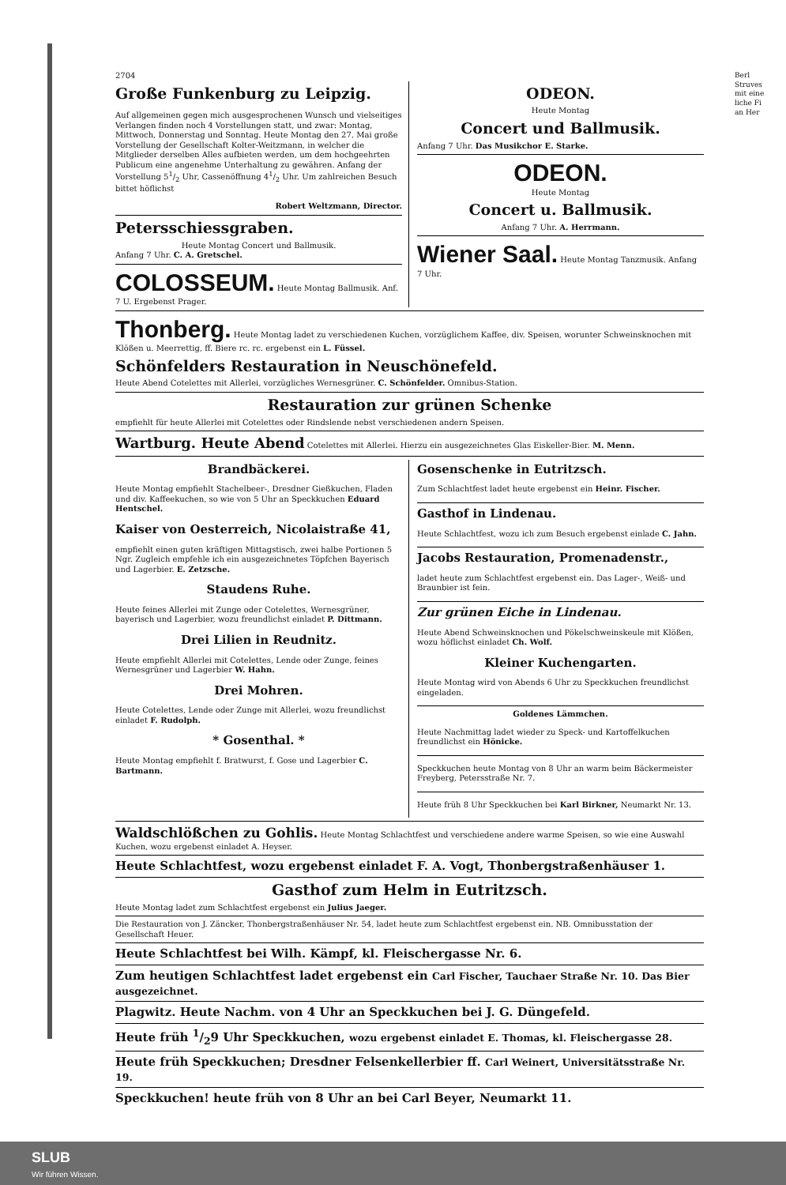2704
Große Funkenburg zu Leipzig.
Auf allgemeinen gegen mich ausgesprochenen Wunsch und vielseitiges Verlangen finden noch 4 Vorstellungen statt, und zwar: Montag, Mittwoch, Donnerstag und Sonntag. Heute Montag den 27. Mai große Vorstellung der Gesellschaft Kolter-Weitzmann, in welcher die Mitglieder derselben Alles aufbieten werden, um dem hochgeehrten Publicum eine angenehme Unterhaltung zu gewähren. Anfang der Vorstellung 51/2 Uhr, Cassenöffnung 41/2 Uhr. Um zahlreichen Besuch bittet höflichst
Robert Weltzmann, Director.
Petersschiessgraben.
Heute Montag Concert und Ballmusik.
Anfang 7 Uhr. C. A. Gretschel.
COLOSSEUM. Heute Montag Ballmusik. Anf. 7 U. Ergebenst Prager.
ODEON.
Heute Montag
Concert und Ballmusik.
Anfang 7 Uhr. Das Musikchor E. Starke.
ODEON.
Heute Montag
Concert u. Ballmusik.
Anfang 7 Uhr. A. Herrmann.
Wiener Saal. Heute Montag Tanzmusik. Anfang 7 Uhr.
Thonberg. Heute Montag ladet zu verschiedenen Kuchen, vorzüglichem Kaffee, div. Speisen, worunter Schweinsknochen mit Klößen u. Meerrettig, ff. Biere rc. rc. ergebenst ein L. Füssel.
Schönfelders Restauration in Neuschönefeld.
Heute Abend Cotelettes mit Allerlei, vorzügliches Wernesgrüner. C. Schönfelder. Omnibus-Station.
Restauration zur grünen Schenke
empfiehlt für heute Allerlei mit Cotelettes oder Rindslende nebst verschiedenen andern Speisen.
Wartburg. Heute Abend Cotelettes mit Allerlei. Hierzu ein ausgezeichnetes Glas Eiskeller-Bier. M. Menn.
Brandbäckerei.
Heute Montag empfiehlt Stachelbeer-, Dresdner Gießkuchen, Fladen und div. Kaffeekuchen, so wie von 5 Uhr an Speckkuchen Eduard Hentschel.
Kaiser von Oesterreich, Nicolaistraße 41,
empfiehlt einen guten kräftigen Mittagstisch, zwei halbe Portionen 5 Ngr. Zugleich empfehle ich ein ausgezeichnetes Töpfchen Bayerisch und Lagerbier. E. Zetzsche.
Staudens Ruhe.
Heute feines Allerlei mit Zunge oder Cotelettes, Wernesgrüner, bayerisch und Lagerbier, wozu freundlichst einladet P. Dittmann.
Drei Lilien in Reudnitz.
Heute empfiehlt Allerlei mit Cotelettes, Lende oder Zunge, feines Wernesgrüner und Lagerbier W. Hahn.
Drei Mohren.
Heute Cotelettes, Lende oder Zunge mit Allerlei, wozu freundlichst einladet F. Rudolph.
* Gosenthal. *
Heute Montag empfiehlt f. Bratwurst, f. Gose und Lagerbier C. Bartmann.
Gosenschenke in Eutritzsch.
Zum Schlachtfest ladet heute ergebenst ein Heinr. Fischer.
Gasthof in Lindenau.
Heute Schlachtfest, wozu ich zum Besuch ergebenst einlade C. Jahn.
Jacobs Restauration, Promenadenstr.,
ladet heute zum Schlachtfest ergebenst ein. Das Lager-, Weiß- und Braunbier ist fein.
Zur grünen Eiche in Lindenau.
Heute Abend Schweinsknochen und Pökelschweinskeule mit Klößen, wozu höflichst einladet Ch. Wolf.
Kleiner Kuchengarten.
Heute Montag wird von Abends 6 Uhr zu Speckkuchen freundlichst eingeladen.
Goldenes Lämmchen.
Heute Nachmittag ladet wieder zu Speck- und Kartoffelkuchen freundlichst ein Hönicke.
Speckkuchen heute Montag von 8 Uhr an warm beim Bäckermeister Freyberg, Petersstraße Nr. 7.
Heute früh 8 Uhr Speckkuchen bei Karl Birkner, Neumarkt Nr. 13.
Waldschlößchen zu Gohlis. Heute Montag Schlachtfest und verschiedene andere warme Speisen, so wie eine Auswahl Kuchen, wozu ergebenst einladet A. Heyser.
Heute Schlachtfest, wozu ergebenst einladet F. A. Vogt, Thonbergstraßenhäuser 1.
Gasthof zum Helm in Eutritzsch.
Heute Montag ladet zum Schlachtfest ergebenst ein Julius Jaeger.
Die Restauration von J. Zäncker, Thonbergstraßenhäuser Nr. 54, ladet heute zum Schlachtfest ergebenst ein. NB. Omnibusstation der Gesellschaft Heuer.
Heute Schlachtfest bei Wilh. Kämpf, kl. Fleischergasse Nr. 6.
Zum heutigen Schlachtfest ladet ergebenst ein Carl Fischer, Tauchaer Straße Nr. 10. Das Bier ausgezeichnet.
Plagwitz. Heute Nachm. von 4 Uhr an Speckkuchen bei J. G. Düngefeld.
Heute früh 1/29 Uhr Speckkuchen, wozu ergebenst einladet E. Thomas, kl. Fleischergasse 28.
Heute früh Speckkuchen; Dresdner Felsenkellerbier ff. Carl Weinert, Universitätsstraße Nr. 19.
Speckkuchen! heute früh von 8 Uhr an bei Carl Beyer, Neumarkt 11.
Berl
Struves
mit eine
liche Fi
an Her
SLUB
Wir führen Wissen.